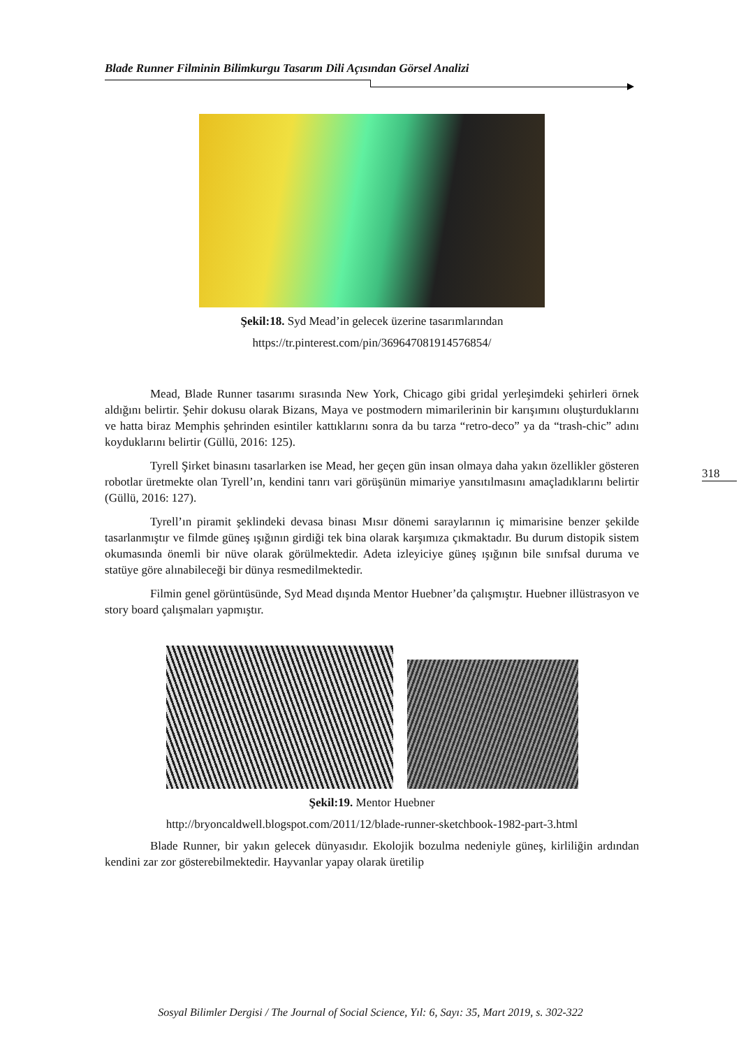Blade Runner Filminin Bilimkurgu Tasarım Dili Açısından Görsel Analizi
Şekil:18. Syd Mead’in gelecek üzerine tasarımlarından
https://tr.pinterest.com/pin/369647081914576854/
Mead, Blade Runner tasarımı sırasında New York, Chicago gibi gridal yerleşimdeki şehirleri örnek aldığını belirtir. Şehir dokusu olarak Bizans, Maya ve postmodern mimarilerinin bir karışımını oluşturduklarını ve hatta biraz Memphis şehrinden esintiler kattıklarını sonra da bu tarza “retro-deco” ya da “trash-chic” adını koyduklarını belirtir (Güllü, 2016: 125).
Tyrell Şirket binasını tasarlarken ise Mead, her geçen gün insan olmaya daha yakın özellikler gösteren robotlar üretmekte olan Tyrell’ın, kendini tanrı vari görüşünün mimariye yansıtılmasını amaçladıklarını belirtir (Güllü, 2016: 127).
Tyrell’ın piramit şeklindeki devasa binası Mısır dönemi saraylarının iç mimarisine benzer şekilde tasarlanmıştır ve filmde güneş ışığının girdiği tek bina olarak karşımıza çıkmaktadır. Bu durum distopik sistem okumasında önemli bir nüve olarak görülmektedir. Adeta izleyiciye güneş ışığının bile sınıfsal duruma ve statüye göre alınabileceği bir dünya resmedilmektedir.
Filmin genel görüntüsünde, Syd Mead dışında Mentor Huebner’da çalışmıştır. Huebner illüstrasyon ve story board çalışmaları yapmıştır.
Şekil:19. Mentor Huebner
http://bryoncaldwell.blogspot.com/2011/12/blade-runner-sketchbook-1982-part-3.html
Blade Runner, bir yakın gelecek dünyasıdır. Ekolojik bozulma nedeniyle güneş, kirliliğin ardından kendini zar zor gösterebilmektedir. Hayvanlar yapay olarak üretilip
318
Sosyal Bilimler Dergisi / The Journal of Social Science, Yıl: 6, Sayı: 35, Mart 2019, s. 302-322